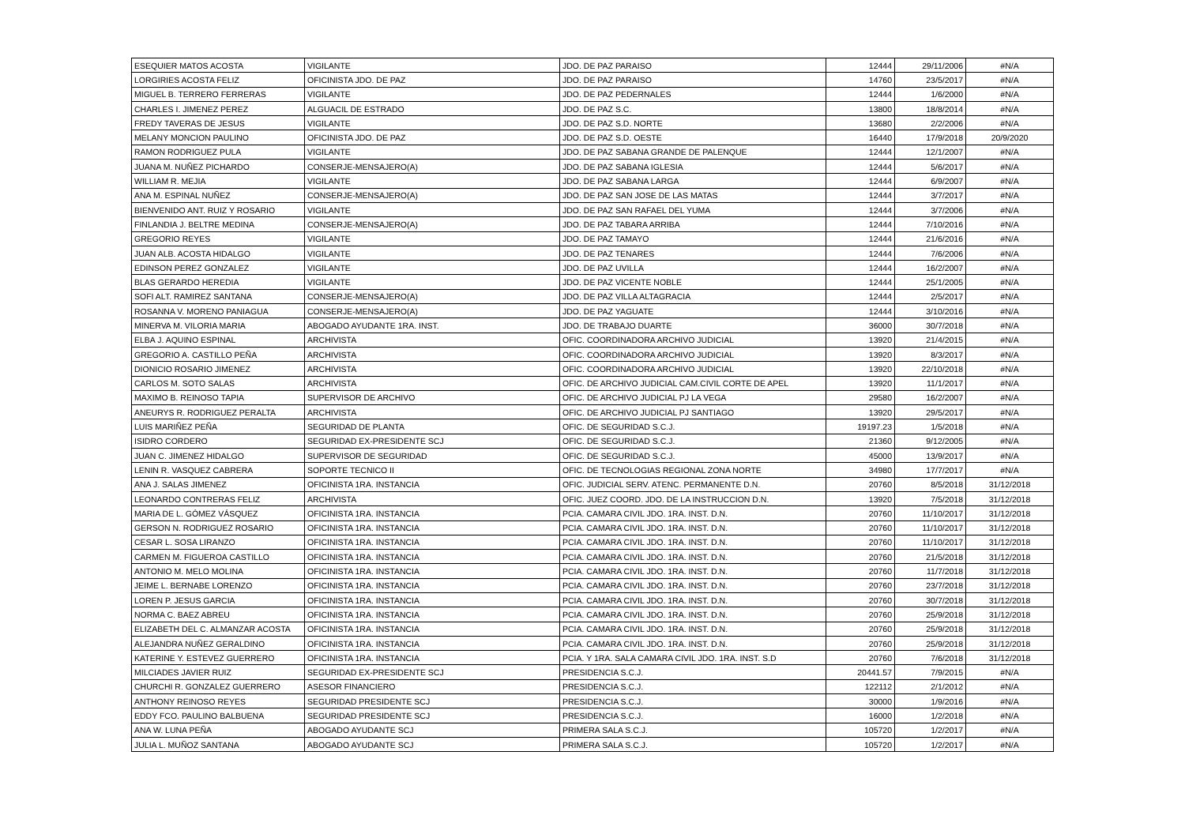| ESEQUIER MATOS ACOSTA | VIGILANTE | JDO. DE PAZ PARAISO | 12444 | 29/11/2006 | #N/A |
| LORGIRIES ACOSTA FELIZ | OFICINISTA JDO. DE PAZ | JDO. DE PAZ PARAISO | 14760 | 23/5/2017 | #N/A |
| MIGUEL B. TERRERO FERRERAS | VIGILANTE | JDO. DE PAZ PEDERNALES | 12444 | 1/6/2000 | #N/A |
| CHARLES I. JIMENEZ PEREZ | ALGUACIL DE ESTRADO | JDO. DE PAZ S.C. | 13800 | 18/8/2014 | #N/A |
| FREDY TAVERAS DE JESUS | VIGILANTE | JDO. DE PAZ S.D. NORTE | 13680 | 2/2/2006 | #N/A |
| MELANY MONCION PAULINO | OFICINISTA JDO. DE PAZ | JDO. DE PAZ S.D. OESTE | 16440 | 17/9/2018 | 20/9/2020 |
| RAMON RODRIGUEZ PULA | VIGILANTE | JDO. DE PAZ SABANA GRANDE DE PALENQUE | 12444 | 12/1/2007 | #N/A |
| JUANA M. NUÑEZ PICHARDO | CONSERJE-MENSAJERO(A) | JDO. DE PAZ SABANA IGLESIA | 12444 | 5/6/2017 | #N/A |
| WILLIAM R. MEJIA | VIGILANTE | JDO. DE PAZ SABANA LARGA | 12444 | 6/9/2007 | #N/A |
| ANA M. ESPINAL NUÑEZ | CONSERJE-MENSAJERO(A) | JDO. DE PAZ SAN JOSE DE LAS MATAS | 12444 | 3/7/2017 | #N/A |
| BIENVENIDO ANT. RUIZ Y ROSARIO | VIGILANTE | JDO. DE PAZ SAN RAFAEL DEL YUMA | 12444 | 3/7/2006 | #N/A |
| FINLANDIA J. BELTRE MEDINA | CONSERJE-MENSAJERO(A) | JDO. DE PAZ TABARA ARRIBA | 12444 | 7/10/2016 | #N/A |
| GREGORIO REYES | VIGILANTE | JDO. DE PAZ TAMAYO | 12444 | 21/6/2016 | #N/A |
| JUAN ALB. ACOSTA HIDALGO | VIGILANTE | JDO. DE PAZ TENARES | 12444 | 7/6/2006 | #N/A |
| EDINSON PEREZ GONZALEZ | VIGILANTE | JDO. DE PAZ UVILLA | 12444 | 16/2/2007 | #N/A |
| BLAS GERARDO HEREDIA | VIGILANTE | JDO. DE PAZ VICENTE NOBLE | 12444 | 25/1/2005 | #N/A |
| SOFI ALT. RAMIREZ SANTANA | CONSERJE-MENSAJERO(A) | JDO. DE PAZ VILLA ALTAGRACIA | 12444 | 2/5/2017 | #N/A |
| ROSANNA V. MORENO PANIAGUA | CONSERJE-MENSAJERO(A) | JDO. DE PAZ YAGUATE | 12444 | 3/10/2016 | #N/A |
| MINERVA M. VILORIA MARIA | ABOGADO AYUDANTE 1RA. INST. | JDO. DE TRABAJO DUARTE | 36000 | 30/7/2018 | #N/A |
| ELBA J. AQUINO ESPINAL | ARCHIVISTA | OFIC. COORDINADORA ARCHIVO JUDICIAL | 13920 | 21/4/2015 | #N/A |
| GREGORIO A. CASTILLO PEÑA | ARCHIVISTA | OFIC. COORDINADORA ARCHIVO JUDICIAL | 13920 | 8/3/2017 | #N/A |
| DIONICIO ROSARIO JIMENEZ | ARCHIVISTA | OFIC. COORDINADORA ARCHIVO JUDICIAL | 13920 | 22/10/2018 | #N/A |
| CARLOS M. SOTO SALAS | ARCHIVISTA | OFIC. DE ARCHIVO JUDICIAL CAM.CIVIL CORTE DE APEL | 13920 | 11/1/2017 | #N/A |
| MAXIMO B. REINOSO TAPIA | SUPERVISOR DE ARCHIVO | OFIC. DE ARCHIVO JUDICIAL PJ LA VEGA | 29580 | 16/2/2007 | #N/A |
| ANEURYS R. RODRIGUEZ PERALTA | ARCHIVISTA | OFIC. DE ARCHIVO JUDICIAL PJ SANTIAGO | 13920 | 29/5/2017 | #N/A |
| LUIS MARIÑEZ PEÑA | SEGURIDAD DE PLANTA | OFIC. DE SEGURIDAD S.C.J. | 19197.23 | 1/5/2018 | #N/A |
| ISIDRO CORDERO | SEGURIDAD EX-PRESIDENTE SCJ | OFIC. DE SEGURIDAD S.C.J. | 21360 | 9/12/2005 | #N/A |
| JUAN C. JIMENEZ HIDALGO | SUPERVISOR DE SEGURIDAD | OFIC. DE SEGURIDAD S.C.J. | 45000 | 13/9/2017 | #N/A |
| LENIN R. VASQUEZ CABRERA | SOPORTE TECNICO II | OFIC. DE TECNOLOGIAS REGIONAL ZONA NORTE | 34980 | 17/7/2017 | #N/A |
| ANA J. SALAS JIMENEZ | OFICINISTA 1RA. INSTANCIA | OFIC. JUDICIAL SERV. ATENC. PERMANENTE D.N. | 20760 | 8/5/2018 | 31/12/2018 |
| LEONARDO CONTRERAS FELIZ | ARCHIVISTA | OFIC. JUEZ COORD. JDO. DE LA INSTRUCCION D.N. | 13920 | 7/5/2018 | 31/12/2018 |
| MARIA DE L. GÓMEZ VÁSQUEZ | OFICINISTA 1RA. INSTANCIA | PCIA. CAMARA CIVIL JDO. 1RA. INST. D.N. | 20760 | 11/10/2017 | 31/12/2018 |
| GERSON N. RODRIGUEZ ROSARIO | OFICINISTA 1RA. INSTANCIA | PCIA. CAMARA CIVIL JDO. 1RA. INST. D.N. | 20760 | 11/10/2017 | 31/12/2018 |
| CESAR L. SOSA LIRANZO | OFICINISTA 1RA. INSTANCIA | PCIA. CAMARA CIVIL JDO. 1RA. INST. D.N. | 20760 | 11/10/2017 | 31/12/2018 |
| CARMEN M. FIGUEROA CASTILLO | OFICINISTA 1RA. INSTANCIA | PCIA. CAMARA CIVIL JDO. 1RA. INST. D.N. | 20760 | 21/5/2018 | 31/12/2018 |
| ANTONIO M. MELO MOLINA | OFICINISTA 1RA. INSTANCIA | PCIA. CAMARA CIVIL JDO. 1RA. INST. D.N. | 20760 | 11/7/2018 | 31/12/2018 |
| JEIME L. BERNABE LORENZO | OFICINISTA 1RA. INSTANCIA | PCIA. CAMARA CIVIL JDO. 1RA. INST. D.N. | 20760 | 23/7/2018 | 31/12/2018 |
| LOREN P. JESUS GARCIA | OFICINISTA 1RA. INSTANCIA | PCIA. CAMARA CIVIL JDO. 1RA. INST. D.N. | 20760 | 30/7/2018 | 31/12/2018 |
| NORMA C. BAEZ ABREU | OFICINISTA 1RA. INSTANCIA | PCIA. CAMARA CIVIL JDO. 1RA. INST. D.N. | 20760 | 25/9/2018 | 31/12/2018 |
| ELIZABETH DEL C. ALMANZAR ACOSTA | OFICINISTA 1RA. INSTANCIA | PCIA. CAMARA CIVIL JDO. 1RA. INST. D.N. | 20760 | 25/9/2018 | 31/12/2018 |
| ALEJANDRA NUÑEZ GERALDINO | OFICINISTA 1RA. INSTANCIA | PCIA. CAMARA CIVIL JDO. 1RA. INST. D.N. | 20760 | 25/9/2018 | 31/12/2018 |
| KATERINE Y. ESTEVEZ GUERRERO | OFICINISTA 1RA. INSTANCIA | PCIA. Y 1RA. SALA CAMARA CIVIL JDO. 1RA. INST. S.D | 20760 | 7/6/2018 | 31/12/2018 |
| MILCIADES JAVIER RUIZ | SEGURIDAD EX-PRESIDENTE SCJ | PRESIDENCIA S.C.J. | 20441.57 | 7/9/2015 | #N/A |
| CHURCHI R. GONZALEZ GUERRERO | ASESOR FINANCIERO | PRESIDENCIA S.C.J. | 122112 | 2/1/2012 | #N/A |
| ANTHONY REINOSO REYES | SEGURIDAD PRESIDENTE SCJ | PRESIDENCIA S.C.J. | 30000 | 1/9/2016 | #N/A |
| EDDY FCO. PAULINO BALBUENA | SEGURIDAD PRESIDENTE SCJ | PRESIDENCIA S.C.J. | 16000 | 1/2/2018 | #N/A |
| ANA W. LUNA PEÑA | ABOGADO AYUDANTE SCJ | PRIMERA SALA S.C.J. | 105720 | 1/2/2017 | #N/A |
| JULIA L. MUÑOZ SANTANA | ABOGADO AYUDANTE SCJ | PRIMERA SALA S.C.J. | 105720 | 1/2/2017 | #N/A |